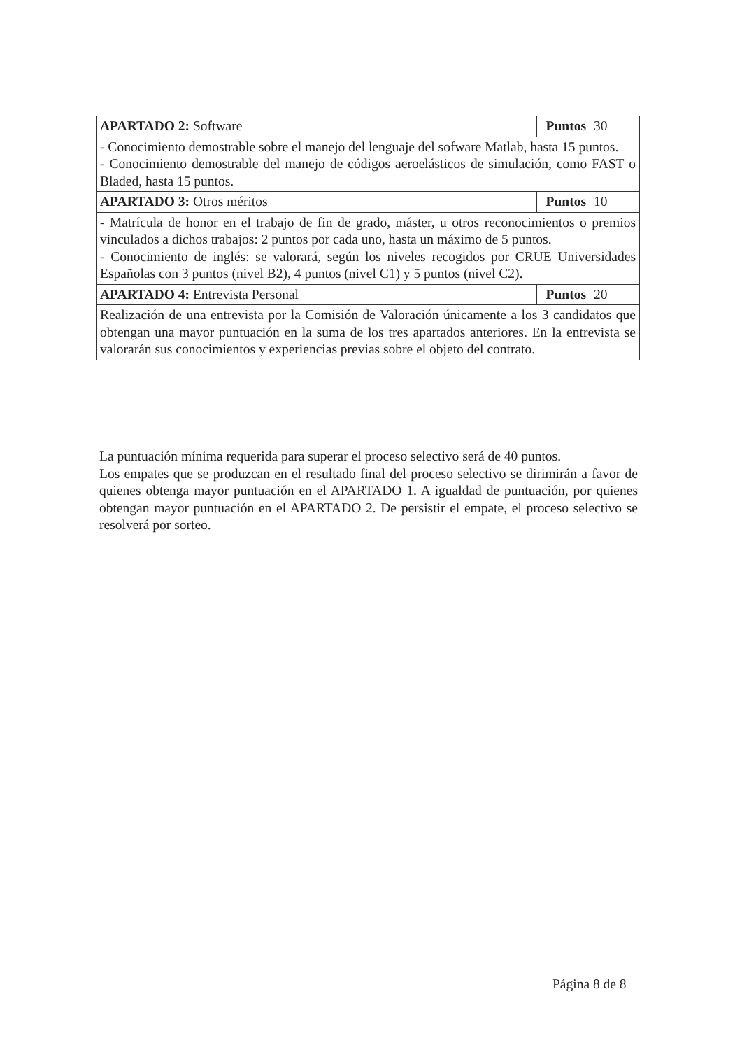| APARTADO 2: Software | Puntos | 30 |
| - Conocimiento demostrable sobre el manejo del lenguaje del sofware Matlab, hasta 15 puntos. - Conocimiento demostrable del manejo de códigos aeroelásticos de simulación, como FAST o Bladed, hasta 15 puntos. | | |
| APARTADO 3: Otros méritos | Puntos | 10 |
| - Matrícula de honor en el trabajo de fin de grado, máster, u otros reconocimientos o premios vinculados a dichos trabajos: 2 puntos por cada uno, hasta un máximo de 5 puntos. - Conocimiento de inglés: se valorará, según los niveles recogidos por CRUE Universidades Españolas con 3 puntos (nivel B2), 4 puntos (nivel C1) y 5 puntos (nivel C2). | | |
| APARTADO 4: Entrevista Personal | Puntos | 20 |
| Realización de una entrevista por la Comisión de Valoración únicamente a los 3 candidatos que obtengan una mayor puntuación en la suma de los tres apartados anteriores. En la entrevista se valorarán sus conocimientos y experiencias previas sobre el objeto del contrato. | | |
La puntuación mínima requerida para superar el proceso selectivo será de 40 puntos.
Los empates que se produzcan en el resultado final del proceso selectivo se dirimirán a favor de quienes obtenga mayor puntuación en el APARTADO 1. A igualdad de puntuación, por quienes obtengan mayor puntuación en el APARTADO 2. De persistir el empate, el proceso selectivo se resolverá por sorteo.
Página 8 de 8